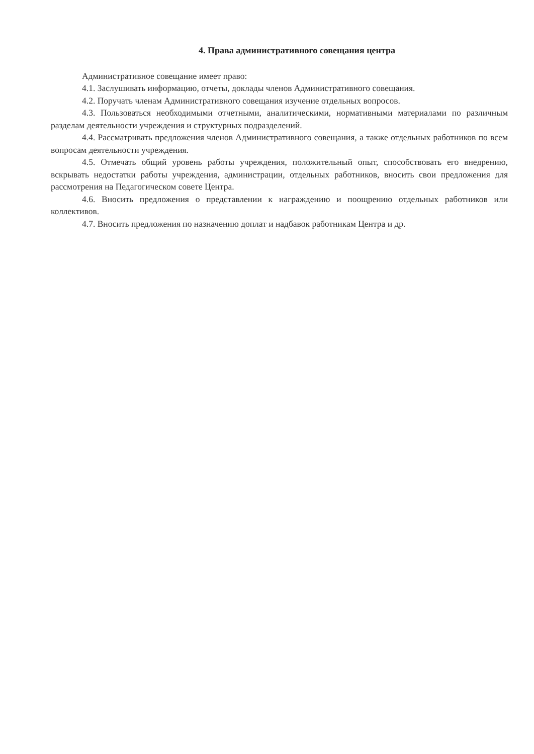4. Права административного совещания центра
Административное совещание имеет право:
4.1. Заслушивать информацию, отчеты, доклады членов Административного совещания.
4.2. Поручать членам Административного совещания изучение отдельных вопросов.
4.3. Пользоваться необходимыми отчетными, аналитическими, нормативными материалами по различным разделам деятельности учреждения и структурных подразделений.
4.4. Рассматривать предложения членов Административного совещания, а также отдельных работников по всем вопросам деятельности учреждения.
4.5. Отмечать общий уровень работы учреждения, положительный опыт, способствовать его внедрению, вскрывать недостатки работы учреждения, администрации, отдельных работников, вносить свои предложения для рассмотрения на Педагогическом совете Центра.
4.6. Вносить предложения о представлении к награждению и поощрению отдельных работников или коллективов.
4.7. Вносить предложения по назначению доплат и надбавок работникам Центра и др.